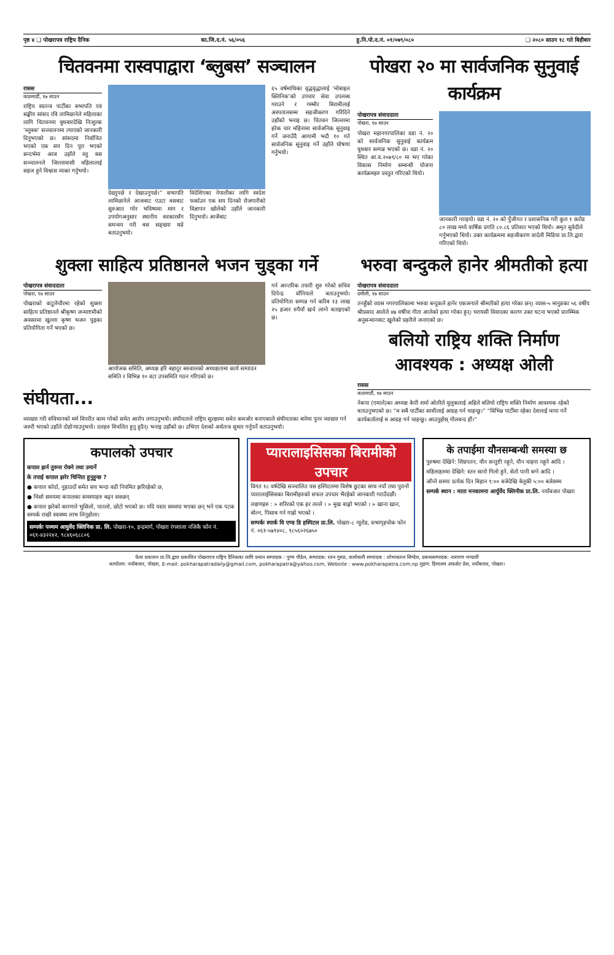पृष्ठ ४ ❑ पोखरापत्र राष्ट्रिय दैनिक का.जि.द.नं. ५६/०५६ हु.नि.पो.द.नं. ०१/०७९/०८० ❑ २०८० साउन १८ गते बिहीबार
चितवनमा रास्वपाद्वारा ‘ब्लुबस’ सञ्चालन
रासस
काठमाडौं, १७ साउन
राष्ट्रिय स्वतन्त्र पार्टीका सभापति एवं सङ्घीय सांसद रवि लामिछानेले महिलाका लागि चितवनमा बुधबारदेखि निःशुल्क ‘ब्लुबस’ सञ्चालनमा ल्याएको जानकारी दिनुभएको छ। सांसदमा निर्वाचित भएको एक सय दिन पूरा भएको सन्दर्भमा आज उहाँले ब्लु बस सञ्चालनले जिल्लावासी महिलालाई सहज हुने विश्वास व्यक्त गर्नुभयो।
देख्नुपर्छ र देखाउनुपर्छ।” सभापति लामिछानेले आजबाट एउटा बसबाट सुरुआत गरेर भविष्यमा माग र उपयोगअनुसार स्थानीय सरकारसँग समन्वय गरी बस सङ्ख्या थप्ने बताउनुभयो।
विदेशिएका नेपालीका लागि स्वदेश फर्काउन एक सय दिनको रोजगारीको विज्ञापन खोलेको उहाँले जानकारी दिनुभयो। आजैबाट
६५ वर्षमाथिका वृद्धवृद्धालाई ‘मोबाइल क्लिनिक’को उपचार सेवा उपलब्ध गराउने र गम्भीर बिरामीलाई अस्पतालसम्म सहजीकरण गरिदिने उहाँको भनाइ छ। चितवन जिल्लामा हरेक चार महिनामा सार्वजनिक सुनुवाइ गर्ने जनाउँदै आगामी भदौ १० गते सार्वजनिक सुनुवाइ गर्ने उहाँले घोषणा गर्नुभयो।
पोखरा २० मा सार्वजनिक सुनुवाई कार्यक्रम
पोखरापत्र संवाददाता
पोखरा, १७ साउन
पोखरा महानगरपालिका वडा नं. २० को सार्वजनिक सुनुवाई कार्यक्रम बुधबार सम्पन्न भएको छ। वडा नं. २० स्थित आ.व.२०७९/८० मा भए गरेका विकास निर्माण सम्बन्धी योजना कार्यक्रमहरु प्रस्तुत गरिएको थियो।
जानकारी गराइयो। वडा नं. २० को पुँजीगत र प्रशासनिक गरी कुल १ करोड ८० लाख मध्ये वार्षिक प्रगति ८०.८६ प्रतिशत भएको थियो। अमृत सुवेदीले गर्नुभएको थियो। उक्त कार्यक्रममा सहजीकरण वार्दली मिडिया प्रा.लि.द्वारा गरिएको थियो।
शुक्ला साहित्य प्रतिष्ठानले भजन चुड्का गर्ने
पोखरापत्र संवाददाता
पोखरा, १७ साउन
पोखराको वाटुलेचौरमा रहेको शुक्ला साहित्य प्रतिष्ठानले श्रीकृष्ण जन्माष्टमीको अवसरमा खुल्ला कृष्ण भजन चुड्का प्रतियोगिता गर्ने भएको छ।
आयोजक समिति, अध्यक्ष हरि बहादुर बरुवालको अध्यक्षतामा कार्य सम्पादन समिति र विभिन्न १० वटा उपसमिति गठन गरिएको छ।
गर्न आन्तरिक तयारी शुरु गरेको सचिव दिपेन्द्र वाँनियाले बताउनुभयो। प्रतियोगिता सम्पन्न गर्न करिब १३ लाख २५ हजार रुपैयाँ खर्च लाग्ने बताइएको छ।
संघीयता...
व्याख्या गरी संविधानको मर्म विपरीत काम गरेको समेत आरोप लगाउनुभयो। संघीयताले राष्ट्रिय सुरक्षामा समेत कमजोर बनाएकाले संघीयताका बारेमा पुनर व्याख्या गर्न जरुरी भएको उहाँले दोहोर्‍याउनुभयो। दलहरु विचलित हुनु हुदैन्। भनाइ उहाँको छ। उभिएर देशको अर्थतन्त्र सुधार गर्नुपर्ने बताउनुभयो।
भरुवा बन्दुकले हानेर श्रीमतीको हत्या
पोखरापत्र संवाददाता
दमौली, १७ साउन
तनहुँको व्यास नगरपालिकामा भरुवा बन्दुकले हानेर एकजनाले श्रीमतीको हत्या गरेका छन्। व्यास-५ मानुङका ५६ वर्षीय श्रीप्रसाद आलेले ४७ वर्षीया गीता आलेको हत्या गरेका हुन्। घरायसी विवादका कारण उक्त घटना भएको प्रारम्भिक अनुसन्धानबाट खुलेको प्रहरीले जनाएको छ।
बलियो राष्ट्रिय शक्ति निर्माण आवश्यक : अध्यक्ष ओली
रासस
काठमाडौं, १७ साउन
नेकपा (एमाले)का अध्यक्ष केपी शर्मा ओलीले मुलुकलाई अहिले बलियो राष्ट्रिय शक्ति निर्माण आवश्यक रहेको बताउनुभएको छ। “म सबै पार्टीका साथीलाई आग्रह गर्न चाहन्छु।” “विभिन्न पार्टीमा रहेका देशलाई माया गर्ने कार्यकर्तालाई म आग्रह गर्न चाहन्छु। आउनुहोस् गोलबन्द हौं।”
कपालको उपचार
कपाल झर्न तुरुन्त रोक्ने तथा उमार्ने
के तपाई कपाल झरेर चिन्तित हुनुहुन्छ ?
● कपाल कोर्दा, नुहाउदाँ समेत सय भन्दा वढी नियमित झरिरहेको छ,
● चिसो समयमा कपालका समस्याहरु बढ्न सक्छन्
● कपाल झरेको कारणले भुसिलो, पातलो, छोटो भएको छ। यदि यस्ता समस्या भएका छन् भने एक पटक सम्पर्क राखी स्वास्थ्य लाभ लिनुहोला।
सम्पर्कः पञ्चम आयुर्वेद क्लिनिक प्रा. लि. पोखरा-१०, इन्द्रमार्ग, पोखरा रंगशाला नजिकै फोन नं. ०६१-४३२२४२, ९८४६०६८८०६
प्यारालाइसिसका बिरामीको उपचार
विगत १८ वर्षदेखि सञ्चालित यस हस्पिटलमा विशेष छुटका साथ नयाँ तथा पुरानो प्यारालाईसिसका बिरामीहरुको सफल उपचार भैरहेको जानकारी गराउँदछौं।
लक्षणहरु : » शरिरको एक हर लल्ले । » मुख बाङ्गो भएको । » खाना खान, बोल्न, पिसाब गर्न गाह्रो भएको ।
सम्पर्कः स्पार्क वि एण्ड डि हस्पिटल प्रा.लि. पोखरा-८ न्युरोड, सभागृहचोक फोन नं. ०६१-५७१४०८, ९८५६०२६७५०
के तपाईमा यौनसम्बन्धी समस्या छ
पुरुषमा देखिने: शिघ्रपतन, यौन सन्तुष्टी नहुने, यौन चाहना नहुने आदि ।
महिलाहरुमा देखिने: स्तन सानो गिलो हुने, सेतो पानी बग्ने आदि ।
जाँच्ने समयः प्रत्येक दिन बिहान ९:०० बजेदेखि बेलुकी ५:०० बजेसम्म
सम्पर्क स्थान : माता मनकामना आर्युर्वेद क्लिनीक प्रा.लि. नयाँबजार पोखरा
फेवा प्रकाशन प्रा.लि.द्वारा प्रकाशित पोखरापत्र राष्ट्रिय दैनिकका लागि प्रधान सम्पादक : पुण्य पौडेल, सम्पादक: रतन गुरुङ, कार्यकारी सम्पादक : शोभाकान्त सिग्देल, प्रबन्धसम्पादक: नारायण भण्डारी
कार्यालय: नयाँबजार, पोखरा, E-mail: pokharapatradaily@gmail.com, pokharapatra@yahoo.com, Website : www.pokharapatra.com.np मुद्रण: हिमालय अफसेट प्रेस, नयाँबजार, पोखरा।